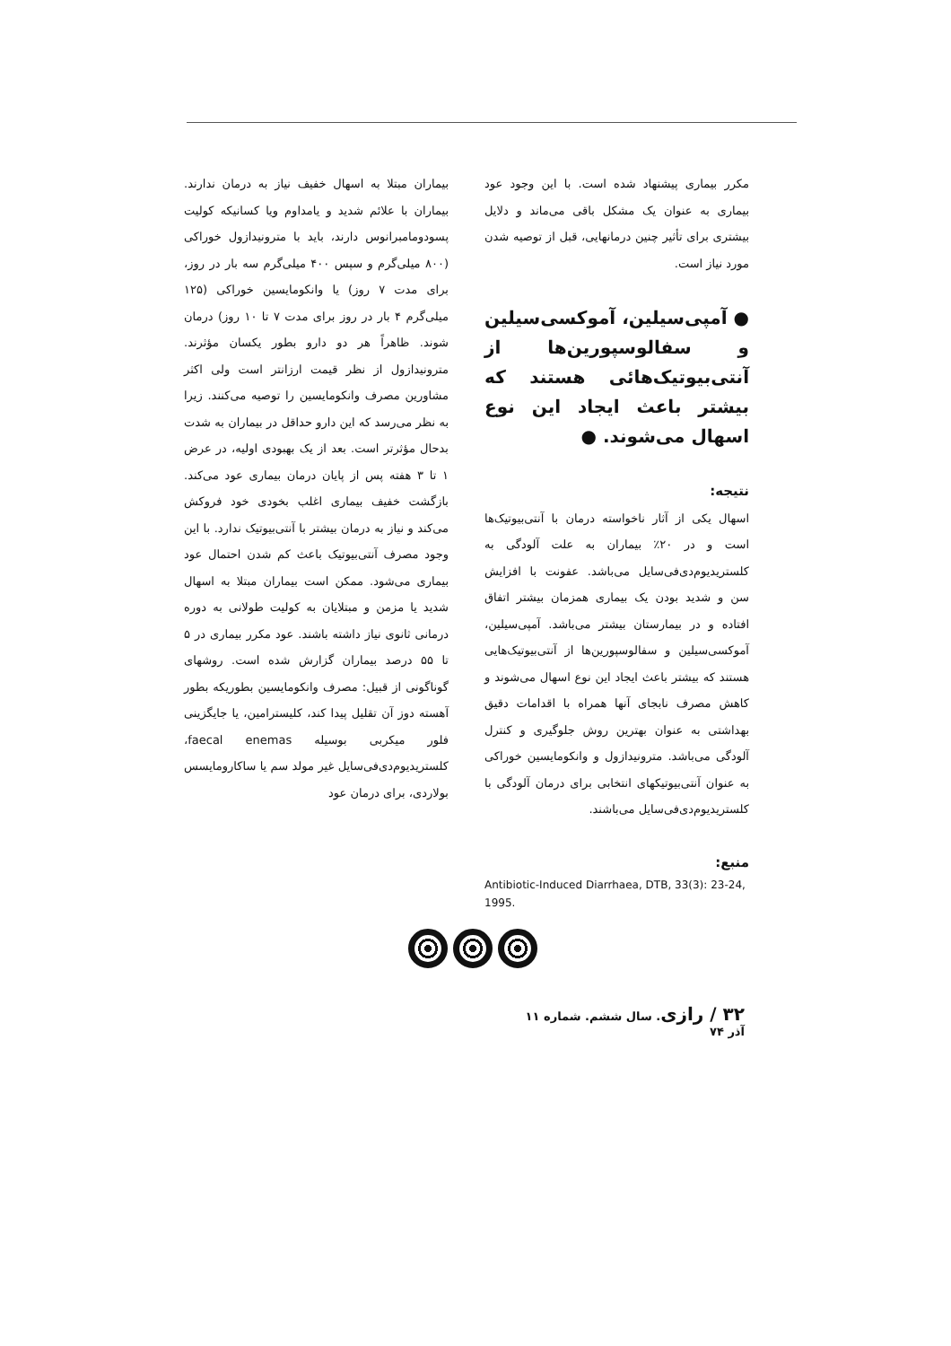بیماران مبتلا به اسهال خفیف نیاز به درمان ندارند. بیماران با علائم شدید و یامداوم ویا کسانیکه کولیت پسودومامبرانوس دارند، باید با مترونیدازول خوراکی (۸۰۰ میلی‌گرم و سپس ۴۰۰ میلی‌گرم سه بار در روز، برای مدت ۷ روز) یا وانکومایسین خوراکی (۱۲۵ میلی‌گرم ۴ بار در روز برای مدت ۷ تا ۱۰ روز) درمان شوند. ظاهراً هر دو دارو بطور یکسان مؤثرند. مترونیدازول از نظر قیمت ارزانتر است ولی اکثر مشاورین مصرف وانکومایسین را توصیه می‌کنند. زیرا به نظر می‌رسد که این دارو حداقل در بیماران به شدت بدحال مؤثرتر است. بعد از یک بهبودی اولیه، در عرض ۱ تا ۳ هفته پس از پایان درمان بیماری عود می‌کند. بازگشت خفیف بیماری اغلب بخودی خود فروکش می‌کند و نیاز به درمان بیشتر با آنتی‌بیوتیک ندارد. با این وجود مصرف آنتی‌بیوتیک باعث کم شدن احتمال عود بیماری می‌شود. ممکن است بیماران مبتلا به اسهال شدید یا مزمن و مبتلایان به کولیت طولانی به دوره درمانی ثانوی نیاز داشته باشند. عود مکرر بیماری در ۵ تا ۵۵ درصد بیماران گزارش شده است. روشهای گوناگونی از قبیل: مصرف وانکومایسین بطوریکه بطور آهسته دوز آن تقلیل پیدا کند، کلیسترامین، یا جایگزینی فلور میکربی بوسیله faecal enemas، کلستریدیوم‌دی‌فی‌سایل غیر مولد سم یا ساکارومایسس بولاردی، برای درمان عود
مکرر بیماری پیشنهاد شده است. با این وجود عود بیماری به عنوان یک مشکل باقی می‌ماند و دلایل بیشتری برای تأثیر چنین درمانهایی، قبل از توصیه شدن مورد نیاز است.
● آمپی‌سیلین، آموکسی‌سیلین و سفالوسپورین‌ها از آنتی‌بیوتیک‌هائی هستند که بیشتر باعث ایجاد این نوع اسهال می‌شوند. ●
نتیجه:
اسهال یکی از آثار ناخواسته درمان با آنتی‌بیوتیک‌ها است و در ۲۰٪ بیماران به علت آلودگی به کلستریدیوم‌دی‌فی‌سایل می‌باشد. عفونت با افزایش سن و شدید بودن یک بیماری همزمان بیشتر اتفاق افتاده و در بیمارستان بیشتر می‌باشد. آمپی‌سیلین، آموکسی‌سیلین و سفالوسپورین‌ها از آنتی‌بیوتیک‌هایی هستند که بیشتر باعث ایجاد این نوع اسهال می‌شوند و کاهش مصرف نابجای آنها همراه با اقدامات دقیق بهداشتی به عنوان بهترین روش جلوگیری و کنترل آلودگی می‌باشد. مترونیدازول و وانکومایسین خوراکی به عنوان آنتی‌بیوتیکهای انتخابی برای درمان آلودگی با کلستریدیوم‌دی‌فی‌سایل می‌باشند.
منبع:
Antibiotic-Induced Diarrhaea, DTB, 33(3): 23-24, 1995.
۳۲ / رازی. سال ششم. شماره ۱۱ آذر ۷۴